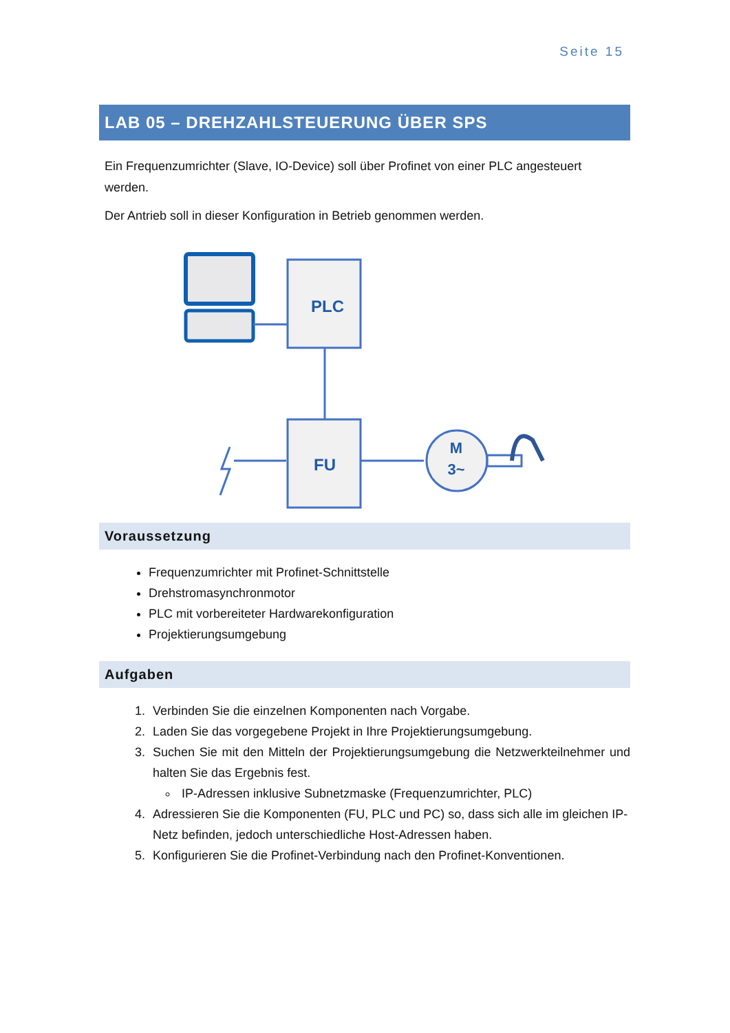Seite 15
LAB 05 – DREHZAHLSTEUERUNG ÜBER SPS
Ein Frequenzumrichter (Slave, IO-Device) soll über Profinet von einer PLC angesteuert werden.
Der Antrieb soll in dieser Konfiguration in Betrieb genommen werden.
PLC
FU
M
3~
Voraussetzung
Frequenzumrichter mit Profinet-Schnittstelle
Drehstromasynchronmotor
PLC mit vorbereiteter Hardwarekonfiguration
Projektierungsumgebung
Aufgaben
1. Verbinden Sie die einzelnen Komponenten nach Vorgabe.
2. Laden Sie das vorgegebene Projekt in Ihre Projektierungsumgebung.
3. Suchen Sie mit den Mitteln der Projektierungsumgebung die Netzwerkteilnehmer und halten Sie das Ergebnis fest.
IP-Adressen inklusive Subnetzmaske (Frequenzumrichter, PLC)
4. Adressieren Sie die Komponenten (FU, PLC und PC) so, dass sich alle im gleichen IP-Netz befinden, jedoch unterschiedliche Host-Adressen haben.
5. Konfigurieren Sie die Profinet-Verbindung nach den Profinet-Konventionen.